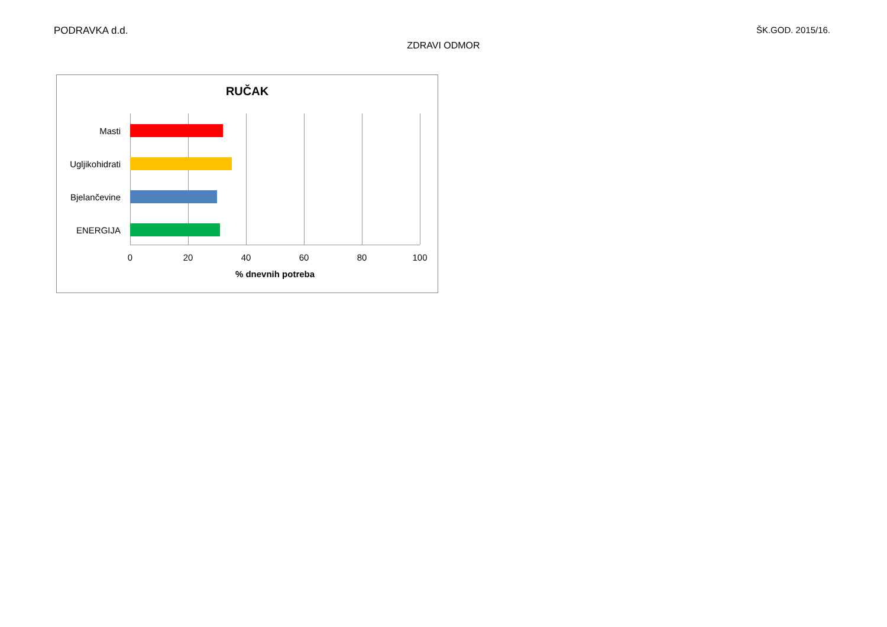PODRAVKA d.d. ŠK.GOD. 2015/16.
ZDRAVI ODMOR
RUČAK
Masti
Ugljikohidrati
Bjelančevine
ENERGIJA
0 20 40 60 80 100
% dnevnih potreba